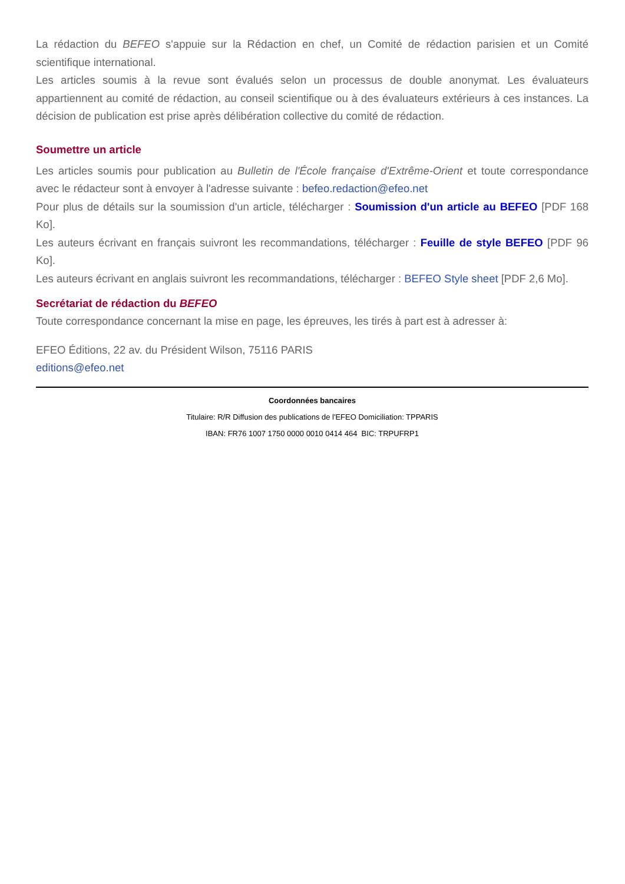La rédaction du BEFEO s'appuie sur la Rédaction en chef, un Comité de rédaction parisien et un Comité scientifique international.
Les articles soumis à la revue sont évalués selon un processus de double anonymat. Les évaluateurs appartiennent au comité de rédaction, au conseil scientifique ou à des évaluateurs extérieurs à ces instances. La décision de publication est prise après délibération collective du comité de rédaction.
Soumettre un article
Les articles soumis pour publication au Bulletin de l'École française d'Extrême-Orient et toute correspondance avec le rédacteur sont à envoyer à l'adresse suivante : befeo.redaction@efeo.net
Pour plus de détails sur la soumission d'un article, télécharger : Soumission d'un article au BEFEO [PDF 168 Ko].
Les auteurs écrivant en français suivront les recommandations, télécharger : Feuille de style BEFEO [PDF 96 Ko].
Les auteurs écrivant en anglais suivront les recommandations, télécharger : BEFEO Style sheet [PDF 2,6 Mo].
Secrétariat de rédaction du BEFEO
Toute correspondance concernant la mise en page, les épreuves, les tirés à part est à adresser à:
EFEO Éditions, 22 av. du Président Wilson, 75116 PARIS
editions@efeo.net
Coordonnées bancaires
Titulaire: R/R Diffusion des publications de l'EFEO Domiciliation: TPPARIS
IBAN: FR76 1007 1750 0000 0010 0414 464 BIC: TRPUFRP1